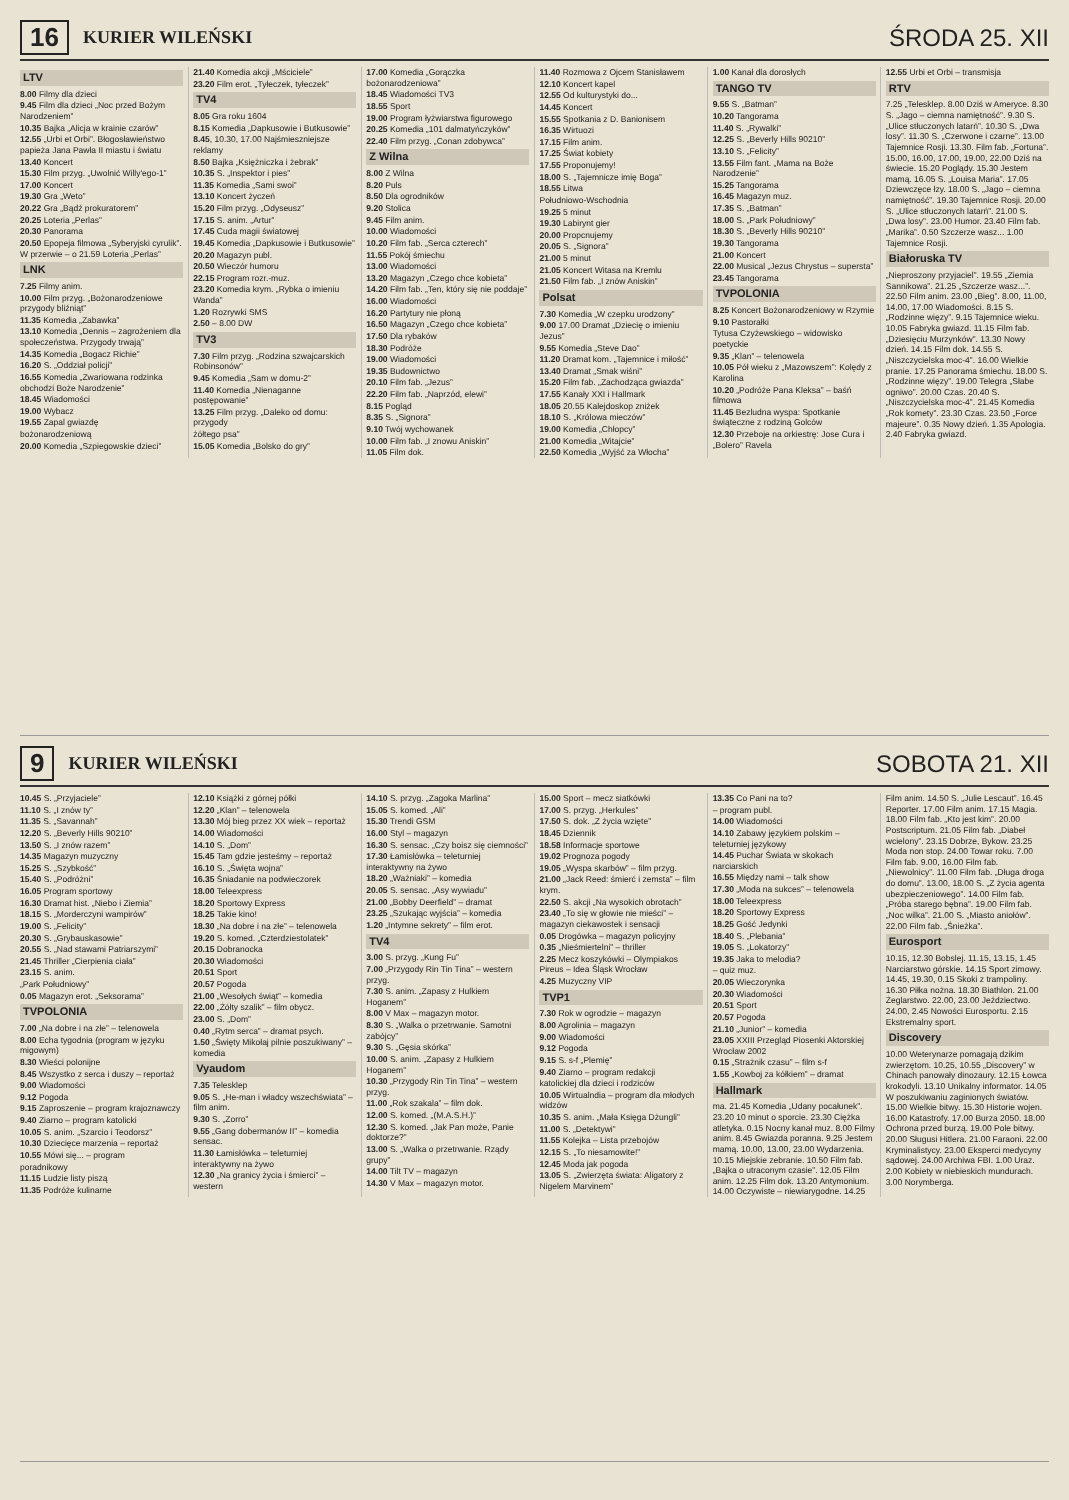16 KURIER WILEŃSKI ŚRODA 25. XII
LTV
8.00 Filmy dla dzieci
9.45 Film dla dzieci „Noc przed Bożym Narodzeniem”
10.35 Bajka „Alicja w krainie czarów”
12.55 „Urbi et Orbi”. Błogosławieństwo papieża Jana Pawła II miastu i światu
13.40 Koncert
15.30 Film przyg. „Uwolnić Willy'ego-1”
17.00 Koncert
19.30 Gra „Weto”
20.22 Gra „Bądź prokuratorem”
20.25 Loteria „Perlas”
20.30 Panorama
20.50 Epopeja filmowa „Syberyjski cyrulik”. W przerwie – o 21.59 Loteria „Perlas”
LNK
7.25 Filmy anim.
10.00 Film przyg. „Bożonarodzeniowe przygody bliźniąt”
11.35 Komedia „Zabawka”
13.10 Komedia „Dennis – zagrożeniem dla społeczeństwa. Przygody trwają”
14.35 Komedia „Bogacz Richie”
16.20 S. „Oddział policji”
16.55 Komedia „Zwariowana rodzinka obchodzi Boże Narodzenie”
18.45 Wiadomości
19.00 Wybacz
19.55 Zapal gwiazdę
bożonarodzeniową
20.00 Komedia „Szpiegowskie dzieci”
21.40 Komedia akcji „Mściciele”
23.20 Film erot. „Tyłeczek, tyłeczek”
TV4
8.05 Gra roku 1604
8.15 Komedia „Dapkusowie i Butkusowie”
8.45, 10.30, 17.00 Najśmieszniejsze reklamy
8.50 Bajka „Księżniczka i żebrak”
10.35 S. „Inspektor i pies”
11.35 Komedia „Sami swoi”
13.10 Koncert życzeń
15.20 Film przyg. „Odyseusz”
17.15 S. anim. „Artur”
17.45 Cuda magii światowej
19.45 Komedia „Dapkusowie i Butkusowie”
20.20 Magazyn publ.
20.50 Wieczór humoru
22.15 Program rozr.-muz.
23.20 Komedia krym. „Rybka o imieniu Wanda”
1.20 Rozrywki SMS
2.50 – 8.00 DW
TV3
7.30 Film przyg. „Rodzina szwajcarskich Robinsonów”
9.45 Komedia „Sam w domu-2”
11.40 Komedia „Nienaganne postępowanie”
13.25 Film przyg. „Daleko od domu: przygody
żółtego psa”
15.05 Komedia „Bolsko do gry”
17.00 Komedia „Gorączka bożonarodzeniowa”
18.45 Wiadomości TV3
18.55 Sport
19.00 Program łyżwiarstwa figurowego
20.25 Komedia „101 dalmatyńczyków”
22.40 Film przyg. „Conan zdobywca”
Z Wilna
8.00 Z Wilna
8.20 Puls
8.50 Dla ogrodników
9.20 Stolica
9.45 Film anim.
10.00 Wiadomości
10.20 Film fab. „Serca czterech”
11.55 Pokój śmiechu
13.00 Wiadomości
13.20 Magazyn „Czego chce kobieta”
14.20 Film fab. „Ten, który się nie poddaje”
16.00 Wiadomości
16.20 Partytury nie płoną
16.50 Magazyn „Czego chce kobieta”
17.50 Dla rybaków
18.30 Podróże
19.00 Wiadomości
19.35 Budownictwo
20.10 Film fab. „Jezus”
22.20 Film fab. „Naprzód, elewi”
8.15 Pogląd
8.35 S. „Signora”
9.10 Twój wychowanek
10.00 Film fab. „I znowu Aniskin”
11.05 Film dok.
11.40 Rozmowa z Ojcem Stanisławem
12.10 Koncert kapel
12.55 Od kulturystyki do...
14.45 Koncert
15.55 Spotkania z D. Banionisem
16.35 Wirtuozi
17.15 Film anim.
17.25 Świat kobiety
17.55 Proponujemy!
18.00 S. „Tajemnicze imię Boga”
18.55 Litwa
Południowo-Wschodnia
19.25 5 minut
19.30 Labirynt gier
20.00 Propcnujemy
20.05 S. „Signora”
21.00 5 minut
21.05 Koncert Witasa na Kremlu
21.50 Film fab. „I znów Aniskin”
Polsat
7.30 Komedia „W czepku urodzony”
9.00 17.00 Dramat „Dziecię o imieniu Jezus”
9.55 Komedia „Steve Dao”
11.20 Dramat kom. „Tajemnice i miłość”
13.40 Dramat „Smak wiśni”
15.20 Film fab. „Zachodząca gwiazda”
17.55 Kanały XXI i Hallmark
18.05 20.55 Kalejdoskop zniżek
18.10 S. „Królowa mieczów”
19.00 Komedia „Chłopcy”
21.00 Komedia „Witajcie”
22.50 Komedia „Wyjść za Włocha”
1.00 Kanał dla dorosłych
TANGO TV
9.55 S. „Batman”
10.20 Tangorama
11.40 S. „Rywalki”
12.25 S. „Beverly Hills 90210”
13.10 S. „Felicity”
13.55 Film fant. „Mama na Boże Narodzenie”
15.25 Tangorama
16.45 Magazyn muz.
17.35 S. „Batman”
18.00 S. „Park Południowy”
18.30 S. „Beverly Hills 90210”
19.30 Tangorama
21.00 Koncert
22.00 Musical „Jezus Chrystus – supersta”
23.45 Tangorama
TVPOLONIA
8.25 Koncert Bożonarodzeniowy w Rzymie
9.10 Pastorałki
Tytusa Czyżewskiego – widowisko poetyckie
9.35 „Klan” – telenowela
10.05 Pół wieku z „Mazowszem”: Kolędy z Karolina
10.20 „Podróże Pana Kleksa” – baśń filmowa
11.45 Bezludna wyspa: Spotkanie świąteczne z rodziną Golców
12.30 Przeboje na orkiestrę: Jose Cura i „Bolero” Ravela
12.55 Urbi et Orbi – transmisja
RTV
7.25 „Telesklep. 8.00 Dziś w Ameryce. 8.30 S. „Jago – ciemna namiętność”. 9.30 S. „Ulice stłuczonych latarń”. 10.30 S. „Dwa losy”. 11.30 S. „Czerwone i czarne”. 13.00 Tajemnice Rosji. 13.30. Film fab. „Fortuna”. 15.00, 16.00, 17.00, 19.00, 22.00 Dziś na świecie. 15.20 Poglądy. 15.30 Jestem mamą. 16.05 S. „Louisa Maria”. 17.05 Dziewczęce łzy. 18.00 S. „Jago – ciemna namiętność”. 19.30 Tajemnice Rosji. 20.00 S. „Ulice stłuczonych latarń”. 21.00 S. „Dwa losy”. 23.00 Humor. 23.40 Film fab. „Marika”. 0.50 Szczerze wasz... 1.00 Tajemnice Rosji.
Białoruska TV
„Nieproszony przyjaciel”. 19.55 „Ziemia Sannikowa”. 21.25 „Szczerze wasz...”. 22.50 Film anim. 23.00 „Bieg”. 8.00, 11.00, 14.00, 17.00 Wiadomości. 8.15 S. „Rodzinne więzy”. 9.15 Tajemnice wieku. 10.05 Fabryka gwiazd. 11.15 Film fab. „Dziesięciu Murzynków”. 13.30 Nowy dzień. 14.15 Film dok. 14.55 S. „Niszczycielska moc-4”. 16.00 Wielkie pranie. 17.25 Panorama śmiechu. 18.00 S. „Rodzinne więzy”. 19.00 Telegra „Słabe ogniwo”. 20.00 Czas. 20.40 S. „Niszczycielska moc-4”. 21.45 Komedia „Rok komety”. 23.30 Czas. 23.50 „Force majeure”. 0.35 Nowy dzień. 1.35 Apologia. 2.40 Fabryka gwiazd.
9 KURIER WILEŃSKI SOBOTA 21. XII
10.45 S. „Przyjaciele”
11.10 S. „I znów ty”
11.35 S. „Savannah”
12.20 S. „Beverly Hills 90210”
13.50 S. „I znów razem”
14.35 Magazyn muzyczny
15.25 S. „Szybkość”
15.40 S. „Podróżni”
16.05 Program sportowy
16.30 Dramat hist. „Niebo i Ziemia”
18.15 S. „Morderczyni wampirów”
19.00 S. „Felicity”
20.30 S. „Grybauskasowie”
20.55 S. „Nad stawami Patriarszymi”
21.45 Thriller „Cierpienia ciała”
23.15 S. anim.
„Park Południowy”
0.05 Magazyn erot. „Seksorama”
TVPOLONIA
7.00 „Na dobre i na złe” – telenowela
8.00 Echa tygodnia (program w języku migowym)
8.30 Wieści polonijne
8.45 Wszystko z serca i duszy – reportaż
9.00 Wiadomości
9.12 Pogoda
9.15 Zaproszenie – program krajoznawczy
9.40 Ziarno – program katolicki
10.05 S. anim. „Szarcio i Teodorsz”
10.30 Dziecięce marzenia – reportaż
10.55 Mówi się... – program
poradnikowy
11.15 Ludzie listy piszą
11.35 Podróże kulinarne
12.10 Książki z górnej półki
12.20 „Klan” – telenowela
13.30 Mój bieg przez XX wiek – reportaż
14.00 Wiadomości
14.10 S. „Dom”
15.45 Tam gdzie jesteśmy – reportaż
16.10 S. „Święta wojna”
16.35 Śniadanie na podwieczorek
18.00 Teleexpress
18.20 Sportowy Express
18.25 Takie kino!
18.30 „Na dobre i na złe” – telenowela
19.20 S. komed. „Czterdziestolatek”
20.15 Dobranocka
20.30 Wiadomości
20.51 Sport
20.57 Pogoda
21.00 „Wesołych świąt” – komedia
22.00 „Żółty szalik” – film obycz.
23.00 S. „Dom”
0.40 „Rytm serca” – dramat psych.
1.50 „Święty Mikołaj pilnie poszukiwany” – komedia
Vyaudom
7.35 Telesklep
9.05 S. „He-man i władcy wszechświata” – film anim.
9.30 S. „Zorro”
9.55 „Gang dobermanów II” – komedia sensac.
11.30 Łamisłówka – teleturniej interaktywny na żywo
12.30 „Na granicy życia i śmierci” – western
14.10 S. przyg. „Zagoka Marlina”
15.05 S. komed. „Ali”
15.30 Trendi GSM
16.00 Styl – magazyn
16.30 S. sensac. „Czy boisz się ciemności”
17.30 Łamisłówka – teleturniej interaktywny na żywo
18.20 „Ważniaki” – komedia
20.05 S. sensac. „Asy wywiadu”
21.00 „Bobby Deerfield” – dramat
23.25 „Szukając wyjścia” – komedia
1.20 „Intymne sekrety” – film erot.
TV4
3.00 S. przyg. „Kung Fu”
7.00 „Przygody Rin Tin Tina” – western przyg.
7.30 S. anim. „Zapasy z Hulkiem Hoganem”
8.00 V Max – magazyn motor.
8.30 S. „Walka o przetrwanie. Samotni zabójcy”
9.30 S. „Gęsia skórka”
10.00 S. anim. „Zapasy z Hulkiem Hoganem”
10.30 „Przygody Rin Tin Tina” – western przyg.
11.00 „Rok szakala” – film dok.
12.00 S. komed. „(M.A.S.H.)”
12.30 S. komed. „Jak Pan może, Panie doktorze?”
13.00 S. „Walka o przetrwanie. Rządy grupy”
14.00 Tilt TV – magazyn
14.30 V Max – magazyn motor.
15.00 Sport – mecz siatkówki
17.00 S. przyg. „Herkules”
17.50 S. dok. „Z życia wzięte”
18.45 Dziennik
18.58 Informacje sportowe
19.02 Prognoza pogody
19.05 „Wyspa skarbów” – film przyg.
21.00 „Jack Reed: śmierć i zemsta” – film krym.
22.50 S. akcji „Na wysokich obrotach”
23.40 „To się w głowie nie mieści” – magazyn ciekawostek i sensacji
0.05 Drogówka – magazyn policyjny
0.35 „Nieśmiertelni” – thriller
2.25 Mecz koszykówki – Olympiakos Pireus – Idea Śląsk Wrocław
4.25 Muzyczny VIP
TVP1
7.30 Rok w ogrodzie – magazyn
8.00 Agrolinia – magazyn
9.00 Wiadomości
9.12 Pogoda
9.15 S. s-f „Plemię”
9.40 Ziarno – program redakcji
katolickiej dla dzieci i rodziców
10.05 Wirtualndia – program dla młodych widzów
10.35 S. anim. „Mała Księga Dżungli”
11.00 S. „Detektywi”
11.55 Kolejka – Lista przebojów
12.15 S. „To niesamowite!”
12.45 Moda jak pogoda
13.05 S. „Zwierzęta świata: Aligatory z Nigelem Marvinem”
13.35 Co Pani na to?
– program publ.
14.00 Wiadomości
14.10 Zabawy językiem polskim – teleturniej językowy
14.45 Puchar Świata w skokach narciarskich
16.55 Między nami – talk show
17.30 „Moda na sukces” – telenowela
18.00 Teleexpress
18.20 Sportowy Express
18.25 Gość Jedynki
18.40 S. „Plebania”
19.05 S. „Lokatorzy”
19.35 Jaka to melodia?
– quiz muz.
20.05 Wieczorynka
20.30 Wiadomości
20.51 Sport
20.57 Pogoda
21.10 „Junior” – komedia
23.05 XXIII Przegląd Piosenki Aktorskiej Wrocław 2002
0.15 „Strażnik czasu” – film s-f
1.55 „Kowboj za kółkiem” – dramat
Hallmark
ma. 21.45 Komedia „Udany pocałunek”. 23.20 10 minut o sporcie. 23.30 Ciężka atletyka. 0.15 Nocny kanał muz. 8.00 Filmy anim. 8.45 Gwiazda poranna. 9.25 Jestem mamą. 10.00, 13.00, 23.00 Wydarzenia. 10.15 Miejskie zebranie. 10.50 Film fab. „Bajka o utraconym czasie”. 12.05 Film anim. 12.25 Film dok. 13.20 Antymonium. 14.00 Oczywiste – niewiarygodne. 14.25 Film anim. 14.50 S. „Julie Lescaut”. 16.45 Reporter. 17.00 Film anim. 17.15 Magia. 18.00 Film fab. „Kto jest kim”. 20.00 Postscriptum. 21.05 Film fab. „Diabeł wcielony”. 23.15 Dobrze, Bykow. 23.25 Moda non stop. 24.00 Towar roku. 7.00 Film fab. 9.00, 16.00 Film fab. „Niewolnicy”. 11.00 Film fab. „Długa droga do domu”. 13.00, 18.00 S. „Z życia agenta ubezpieczeniowego”. 14.00 Film fab. „Próba starego bębna”. 19.00 Film fab. „Noc wilka”. 21.00 S. „Miasto aniołów”. 22.00 Film fab. „Śnieżka”.
Eurosport
10.15, 12.30 Bobslej. 11.15, 13.15, 1.45 Narciarstwo górskie. 14.15 Sport zimowy. 14.45, 19.30, 0.15 Skoki z trampoliny. 16.30 Piłka nożna. 18.30 Biathlon. 21.00 Żeglarstwo. 22.00, 23.00 Jeździectwo. 24.00, 2.45 Nowości Eurosportu. 2.15 Ekstremalny sport.
Discovery
10.00 Weterynarze pomagają dzikim zwierzętom. 10.25, 10.55 „Discovery” w Chinach panowały dinozaury. 12.15 Łowca krokodyli. 13.10 Unikalny informator. 14.05 W poszukiwaniu zaginionych światów. 15.00 Wielkie bitwy. 15.30 Historie wojen. 16.00 Katastrofy. 17.00 Burza 2050. 18.00 Ochrona przed burzą. 19.00 Pole bitwy. 20.00 Sługusi Hitlera. 21.00 Faraoni. 22.00 Kryminalistycy. 23.00 Eksperci medycyny sądowej. 24.00 Archiwa FBI. 1.00 Uraz. 2.00 Kobiety w niebieskich mundurach. 3.00 Norymberga.